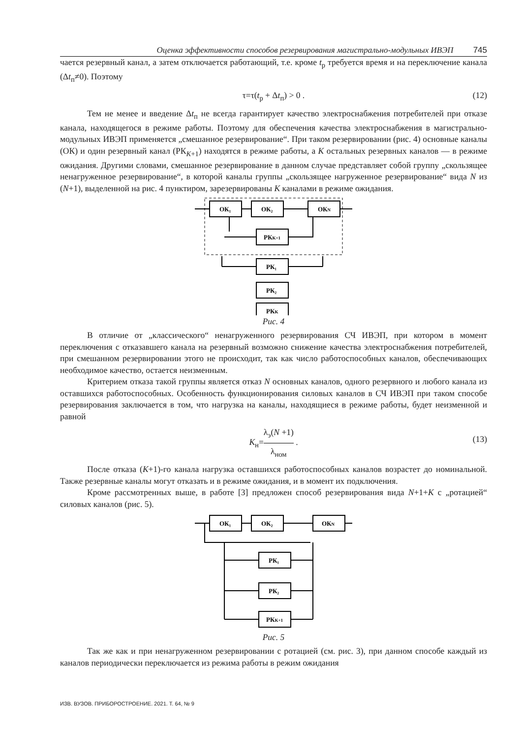Оценка эффективности способов резервирования магистрально-модульных ИВЭП 745
чается резервный канал, а затем отключается работающий, т.е. кроме t<sub>р</sub> требуется время и на переключение канала (Δt<sub>п</sub>≠0). Поэтому
τ=τ(t<sub>р</sub> + Δt<sub>п</sub>) > 0 . (12)
Тем не менее и введение Δt<sub>п</sub> не всегда гарантирует качество электроснабжения потребителей при отказе канала, находящегося в режиме работы. Поэтому для обеспечения качества электроснабжения в магистрально-модульных ИВЭП применяется „смешанное резервирование“. При таком резервировании (рис. 4) основные каналы (ОК) и один резервный канал (РК<sub>K+1</sub>) находятся в режиме работы, а K остальных резервных каналов — в режиме ожидания. Другими словами, смешанное резервирование в данном случае представляет собой группу „скользящее ненагруженное резервирование“, в которой каналы группы „скользящее нагруженное резервирование“ вида N из (N+1), выделенной на рис. 4 пунктиром, зарезервированы K каналами в режиме ожидания.
ОК₁
ОК₂
ОКN
РКK+1
РК₁
РК₂
РКK
Рис. 4
В отличие от „классического“ ненагруженного резервирования СЧ ИВЭП, при котором в момент переключения с отказавшего канала на резервный возможно снижение качества электроснабжения потребителей, при смешанном резервировании этого не происходит, так как число работоспособных каналов, обеспечивающих необходимое качество, остается неизменным.
Критерием отказа такой группы является отказ N основных каналов, одного резервного и любого канала из оставшихся работоспособных. Особенность функционирования силовых каналов в СЧ ИВЭП при таком способе резервирования заключается в том, что нагрузка на каналы, находящиеся в режиме работы, будет неизменной и равной
K<sub>н</sub>=λ<sub>э</sub>(N +1) λ<sub>ном</sub> .
(13)
После отказа (K+1)-го канала нагрузка оставшихся работоспособных каналов возрастет до номинальной. Также резервные каналы могут отказать и в режиме ожидания, и в момент их подключения.
Кроме рассмотренных выше, в работе [3] предложен способ резервирования вида N+1+K с „ротацией“ силовых каналов (рис. 5).
ОК₁
ОК₂
ОКN
РК₁
РК₂
РКK+1
Рис. 5
Так же как и при ненагруженном резервировании с ротацией (см. рис. 3), при данном способе каждый из каналов периодически переключается из режима работы в режим ожидания
ИЗВ. ВУЗОВ. ПРИБОРОСТРОЕНИЕ. 2021. Т. 64, № 9